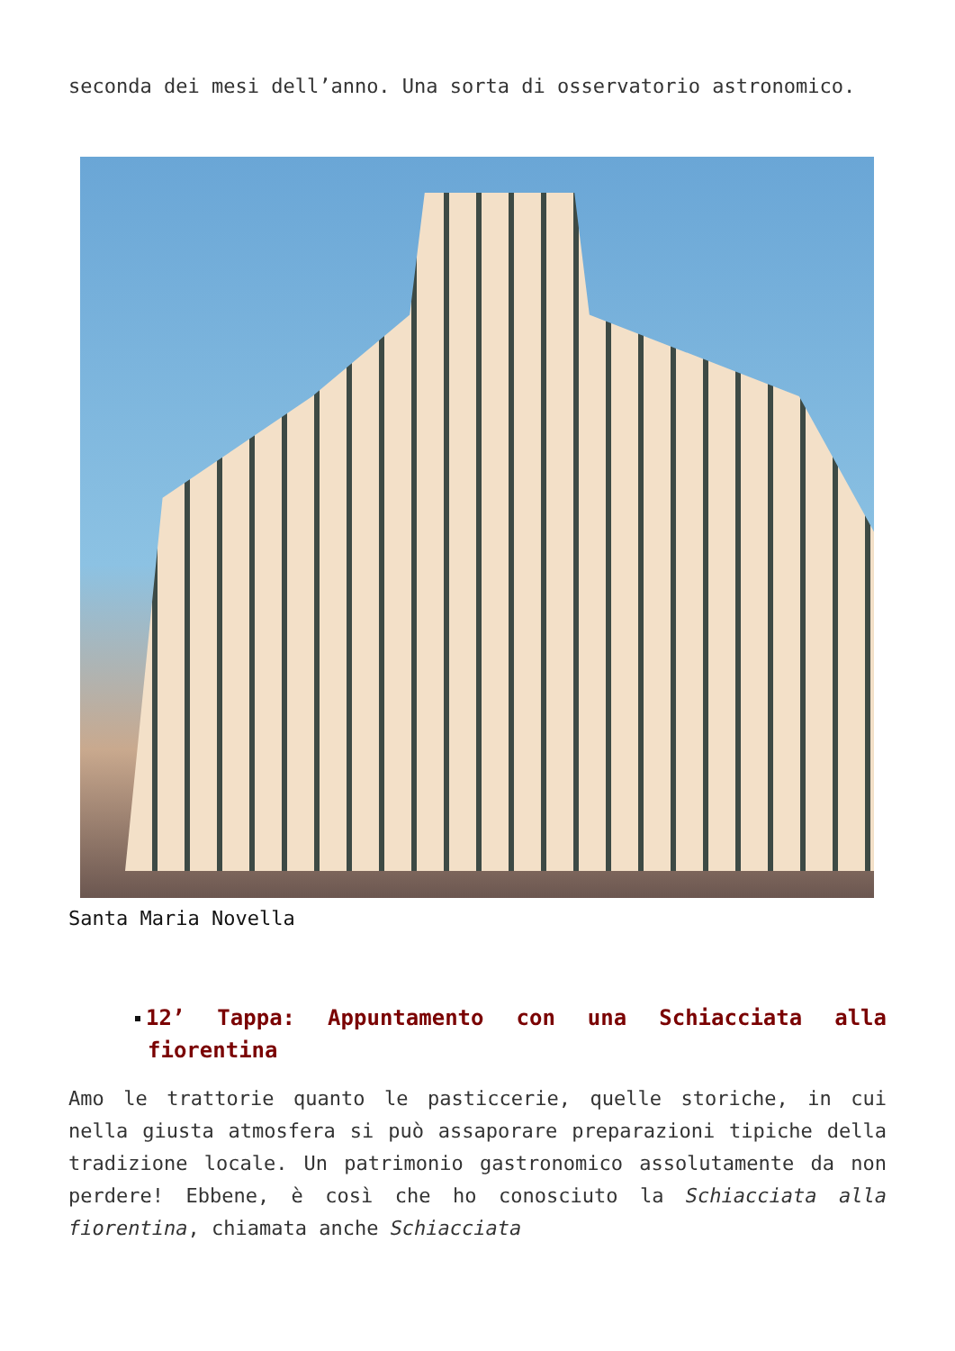seconda dei mesi dell’anno. Una sorta di osservatorio astronomico.
Santa Maria Novella
12’ Tappa: Appuntamento con una Schiacciata alla fiorentina
Amo le trattorie quanto le pasticcerie, quelle storiche, in cui nella giusta atmosfera si può assaporare preparazioni tipiche della tradizione locale. Un patrimonio gastronomico assolutamente da non perdere! Ebbene, è così che ho conosciuto la Schiacciata alla fiorentina, chiamata anche Schiacciata